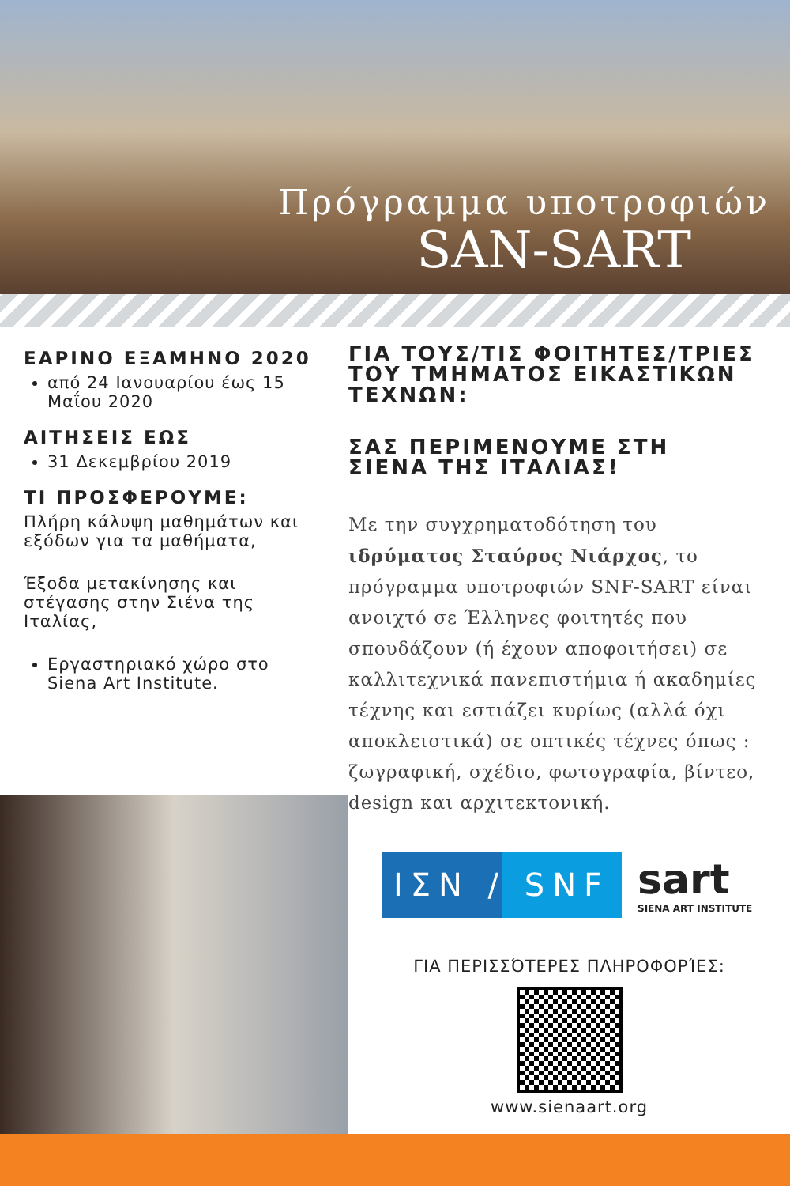Πρόγραμμα υποτροφιών
SAN-SART
ΕΑΡΙΝΟ ΕΞΑΜΗΝΟ 2020
από 24 Ιανουαρίου έως 15 Μαΐου 2020
ΑΙΤΗΣΕΙΣ ΕΩΣ
31 Δεκεμβρίου 2019
ΤΙ ΠΡΟΣΦΕΡΟΥΜΕ:
Πλήρη κάλυψη μαθημάτων και εξόδων για τα μαθήματα,
Έξοδα μετακίνησης και στέγασης στην Σιένα της Ιταλίας,
Εργαστηριακό χώρο στο Siena Art Institute.
ΓΙΑ ΤΟΥΣ/ΤΙΣ ΦΟΙΤΗΤΕΣ/ΤΡΙΕΣ ΤΟΥ ΤΜΗΜΑΤΟΣ ΕΙΚΑΣΤΙΚΩΝ ΤΕΧΝΩΝ:
ΣΑΣ ΠΕΡΙΜΕΝΟΥΜΕ ΣΤΗ ΣΙΕΝΑ ΤΗΣ ΙΤΑΛΙΑΣ!
Με την συγχρηματοδότηση του ιδρύματος Σταύρος Νιάρχος, το πρόγραμμα υποτροφιών SNF-SART είναι ανοιχτό σε Έλληνες φοιτητές που σπουδάζουν (ή έχουν αποφοιτήσει) σε καλλιτεχνικά πανεπιστήμια ή ακαδημίες τέχνης και εστιάζει κυρίως (αλλά όχι αποκλειστικά) σε οπτικές τέχνες όπως : ζωγραφική, σχέδιο, φωτογραφία, βίντεο, design και αρχιτεκτονική.
ΙΣΝ / SNF
sart
SIENA ART INSTITUTE
ΓΙΑ ΠΕΡΙΣΣΌΤΕΡΕΣ ΠΛΗΡΟΦΟΡΊΕΣ:
www.sienaart.org